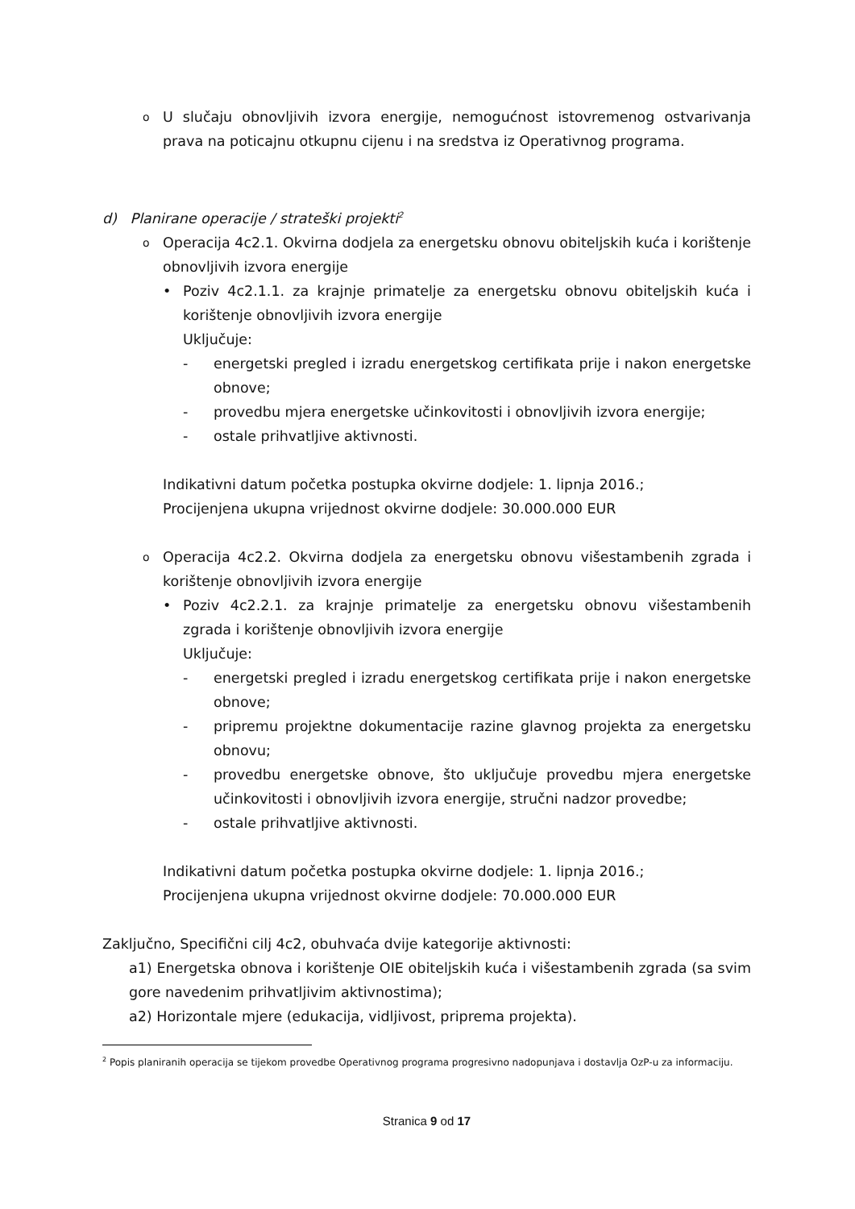o
U slučaju obnovljivih izvora energije, nemogućnost istovremenog ostvarivanja prava na poticajnu otkupnu cijenu i na sredstva iz Operativnog programa.
d) Planirane operacije / strateški projekti<sup>2</sup>
o
Operacija 4c2.1. Okvirna dodjela za energetsku obnovu obiteljskih kuća i korištenje obnovljivih izvora energije
• Poziv 4c2.1.1. za krajnje primatelje za energetsku obnovu obiteljskih kuća i korištenje obnovljivih izvora energije
Uključuje:
- energetski pregled i izradu energetskog certifikata prije i nakon energetske obnove;
- provedbu mjera energetske učinkovitosti i obnovljivih izvora energije;
- ostale prihvatljive aktivnosti.
Indikativni datum početka postupka okvirne dodjele: 1. lipnja 2016.;
Procijenjena ukupna vrijednost okvirne dodjele: 30.000.000 EUR
o
Operacija 4c2.2. Okvirna dodjela za energetsku obnovu višestambenih zgrada i korištenje obnovljivih izvora energije
• Poziv 4c2.2.1. za krajnje primatelje za energetsku obnovu višestambenih zgrada i korištenje obnovljivih izvora energije
Uključuje:
- energetski pregled i izradu energetskog certifikata prije i nakon energetske obnove;
- pripremu projektne dokumentacije razine glavnog projekta za energetsku obnovu;
- provedbu energetske obnove, što uključuje provedbu mjera energetske učinkovitosti i obnovljivih izvora energije, stručni nadzor provedbe;
- ostale prihvatljive aktivnosti.
Indikativni datum početka postupka okvirne dodjele: 1. lipnja 2016.;
Procijenjena ukupna vrijednost okvirne dodjele: 70.000.000 EUR
Zaključno, Specifični cilj 4c2, obuhvaća dvije kategorije aktivnosti:
a1) Energetska obnova i korištenje OIE obiteljskih kuća i višestambenih zgrada (sa svim gore navedenim prihvatljivim aktivnostima);
a2) Horizontale mjere (edukacija, vidljivost, priprema projekta).
<sup>2</sup> Popis planiranih operacija se tijekom provedbe Operativnog programa progresivno nadopunjava i dostavlja OzP-u za informaciju.
Stranica 9 od 17